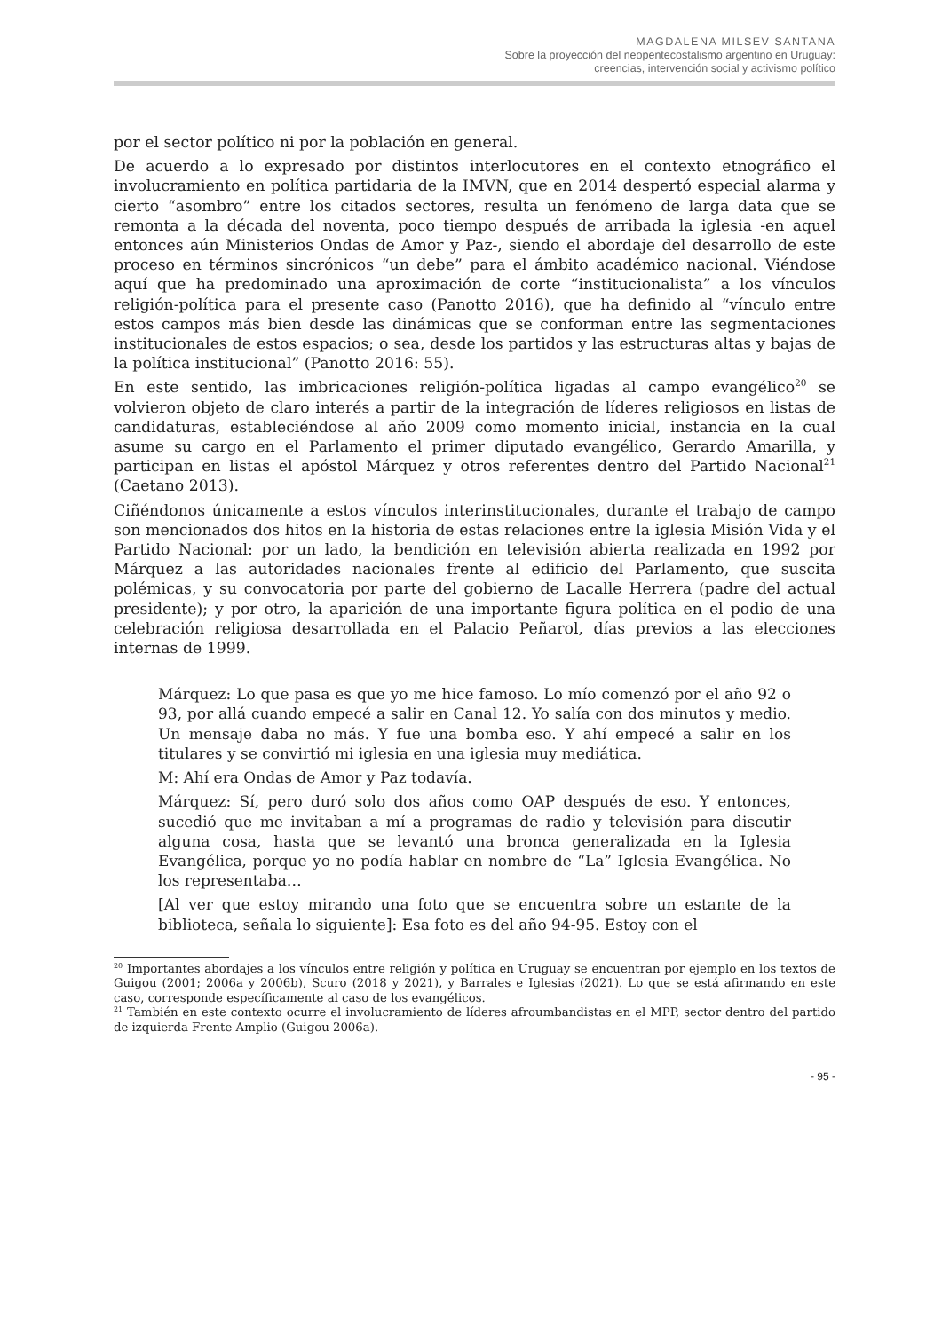MAGDALENA MILSEV SANTANA
Sobre la proyección del neopentecostalismo argentino en Uruguay:
creencias, intervención social y activismo político
por el sector político ni por la población en general.
De acuerdo a lo expresado por distintos interlocutores en el contexto etnográfico el involucramiento en política partidaria de la IMVN, que en 2014 despertó especial alarma y cierto “asombro” entre los citados sectores, resulta un fenómeno de larga data que se remonta a la década del noventa, poco tiempo después de arribada la iglesia -en aquel entonces aún Ministerios Ondas de Amor y Paz-, siendo el abordaje del desarrollo de este proceso en términos sincrónicos “un debe” para el ámbito académico nacional. Viéndose aquí que ha predominado una aproximación de corte “institucionalista” a los vínculos religión-política para el presente caso (Panotto 2016), que ha definido al “vínculo entre estos campos más bien desde las dinámicas que se conforman entre las segmentaciones institucionales de estos espacios; o sea, desde los partidos y las estructuras altas y bajas de la política institucional” (Panotto 2016: 55).
En este sentido, las imbricaciones religión-política ligadas al campo evangélico<sup>20</sup> se volvieron objeto de claro interés a partir de la integración de líderes religiosos en listas de candidaturas, estableciéndose al año 2009 como momento inicial, instancia en la cual asume su cargo en el Parlamento el primer diputado evangélico, Gerardo Amarilla, y participan en listas el apóstol Márquez y otros referentes dentro del Partido Nacional<sup>21</sup> (Caetano 2013).
Ciñéndonos únicamente a estos vínculos interinstitucionales, durante el trabajo de campo son mencionados dos hitos en la historia de estas relaciones entre la iglesia Misión Vida y el Partido Nacional: por un lado, la bendición en televisión abierta realizada en 1992 por Márquez a las autoridades nacionales frente al edificio del Parlamento, que suscita polémicas, y su convocatoria por parte del gobierno de Lacalle Herrera (padre del actual presidente); y por otro, la aparición de una importante figura política en el podio de una celebración religiosa desarrollada en el Palacio Peñarol, días previos a las elecciones internas de 1999.
Márquez: Lo que pasa es que yo me hice famoso. Lo mío comenzó por el año 92 o 93, por allá cuando empecé a salir en Canal 12. Yo salía con dos minutos y medio. Un mensaje daba no más. Y fue una bomba eso. Y ahí empecé a salir en los titulares y se convirtió mi iglesia en una iglesia muy mediática.
M: Ahí era Ondas de Amor y Paz todavía.
Márquez: Sí, pero duró solo dos años como OAP después de eso. Y entonces, sucedió que me invitaban a mí a programas de radio y televisión para discutir alguna cosa, hasta que se levantó una bronca generalizada en la Iglesia Evangélica, porque yo no podía hablar en nombre de “La” Iglesia Evangélica. No los representaba…
[Al ver que estoy mirando una foto que se encuentra sobre un estante de la biblioteca, señala lo siguiente]: Esa foto es del año 94-95. Estoy con el
<sup>20</sup> Importantes abordajes a los vínculos entre religión y política en Uruguay se encuentran por ejemplo en los textos de Guigou (2001; 2006a y 2006b), Scuro (2018 y 2021), y Barrales e Iglesias (2021). Lo que se está afirmando en este caso, corresponde específicamente al caso de los evangélicos.
<sup>21</sup> También en este contexto ocurre el involucramiento de líderes afroumbandistas en el MPP, sector dentro del partido de izquierda Frente Amplio (Guigou 2006a).
- 95 -